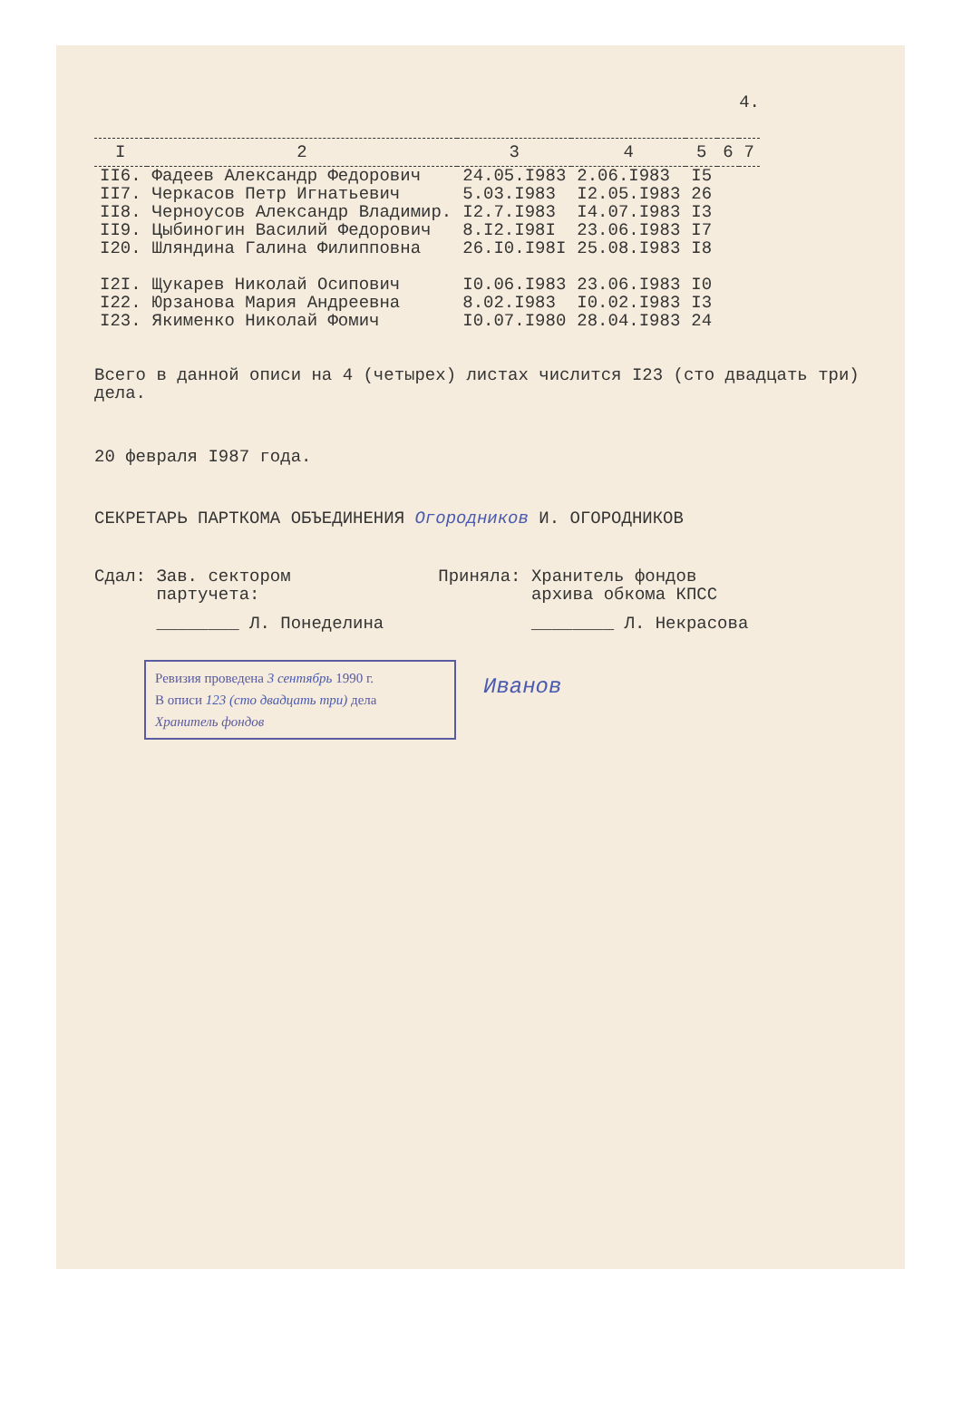4.
| I | 2 | 3 | 4 | 5 | 6 | 7 |
| --- | --- | --- | --- | --- | --- | --- |
| II6. | Фадеев Александр Федорович | 24.05.I983 | 2.06.I983 | I5 | | |
| II7. | Черкасов Петр Игнатьевич | 5.03.I983 | I2.05.I983 | 26 | | |
| II8. | Черноусов Александр Владимир. | I2.7.I983 | I4.07.I983 | I3 | | |
| II9. | Цыбиногин Василий Федорович | 8.I2.I98I | 23.06.I983 | I7 | | |
| I20. | Шляндина Галина Филипповна | 26.I0.I98I | 25.08.I983 | I8 | | |
| I2I. | Щукарев Николай Осипович | I0.06.I983 | 23.06.I983 | I0 | | |
| I22. | Юрзанова Мария Андреевна | 8.02.I983 | I0.02.I983 | I3 | | |
| I23. | Якименко Николай Фомич | I0.07.I980 | 28.04.I983 | 24 | | |
Всего в данной описи на 4 (четырех) листах числится I23 (сто двадцать три) дела.
20 февраля I987 года.
СЕКРЕТАРЬ ПАРТКОМА ОБЪЕДИНЕНИЯ Огородников И. ОГОРОДНИКОВ
Сдал: Зав. сектором
партучета:
________ Л. Понеделина
Приняла: Хранитель фондов
архива обкома КПСС
________ Л. Некрасова
Ревизия проведена 3 сентябрь 1990 г.
В описи 123 (сто двадцать три) дела
Хранитель фондов
Иванов